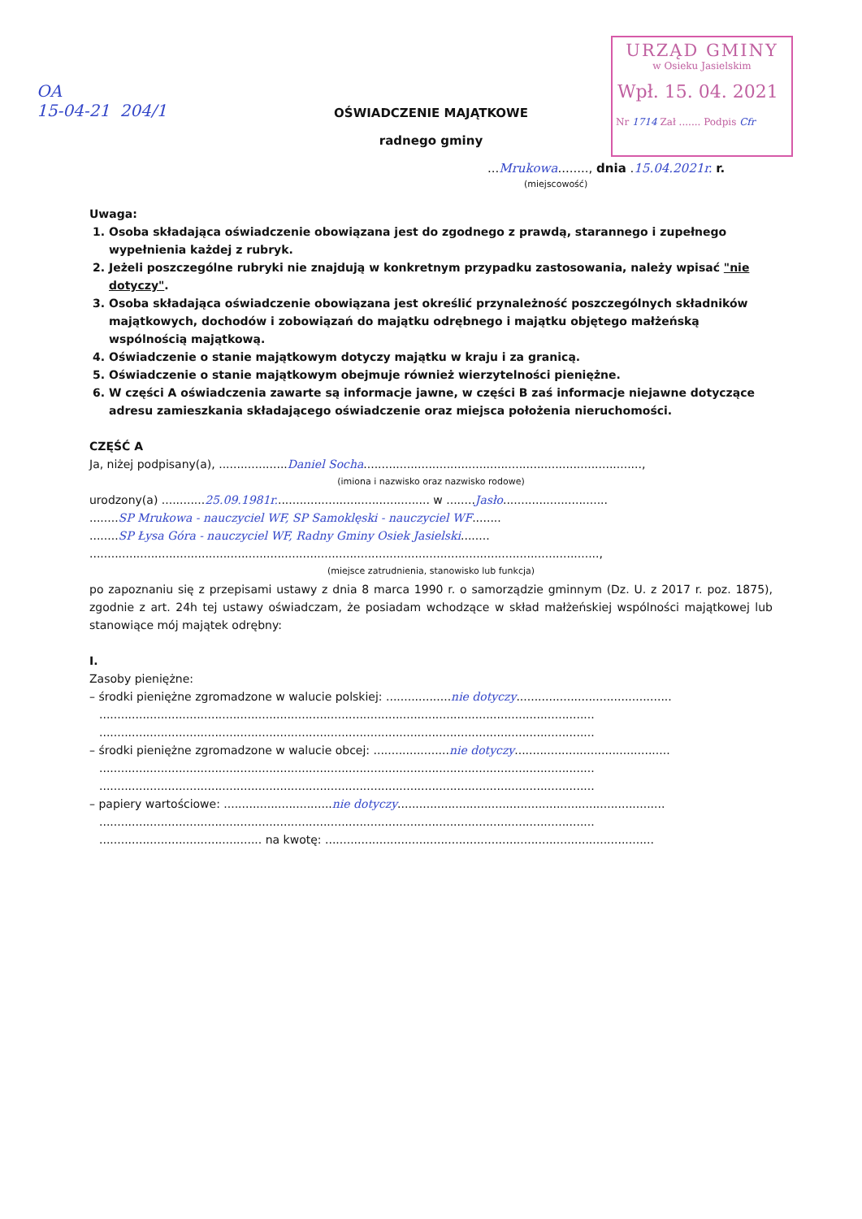OA
15-04-21 204/1
URZĄD GMINY
w Osieku Jasielskim
Wpł. 15. 04. 2021
Nr 1714 Zał ....... Podpis Cfr
OŚWIADCZENIE MAJĄTKOWE
radnego gminy
...Mrukowa........, dnia .15.04.2021r. r.
(miejscowość)
Uwaga:
1. Osoba składająca oświadczenie obowiązana jest do zgodnego z prawdą, starannego i zupełnego wypełnienia każdej z rubryk.
2. Jeżeli poszczególne rubryki nie znajdują w konkretnym przypadku zastosowania, należy wpisać "nie dotyczy".
3. Osoba składająca oświadczenie obowiązana jest określić przynależność poszczególnych składników majątkowych, dochodów i zobowiązań do majątku odrębnego i majątku objętego małżeńską wspólnością majątkową.
4. Oświadczenie o stanie majątkowym dotyczy majątku w kraju i za granicą.
5. Oświadczenie o stanie majątkowym obejmuje również wierzytelności pieniężne.
6. W części A oświadczenia zawarte są informacje jawne, w części B zaś informacje niejawne dotyczące adresu zamieszkania składającego oświadczenie oraz miejsca położenia nieruchomości.
CZĘŚĆ A
Ja, niżej podpisany(a), ...................Daniel Socha.............................................................................,
(imiona i nazwisko oraz nazwisko rodowe)
urodzony(a) ............25.09.1981r........................................... w ........Jasło.............................
........SP Mrukowa - nauczyciel WF, SP Samoklęski - nauczyciel WF........
........SP Łysa Góra - nauczyciel WF, Radny Gminy Osiek Jasielski........
.............................................................................................................................................,
(miejsce zatrudnienia, stanowisko lub funkcja)
po zapoznaniu się z przepisami ustawy z dnia 8 marca 1990 r. o samorządzie gminnym (Dz. U. z 2017 r. poz. 1875), zgodnie z art. 24h tej ustawy oświadczam, że posiadam wchodzące w skład małżeńskiej wspólności majątkowej lub stanowiące mój majątek odrębny:
I.
Zasoby pieniężne:
– środki pieniężne zgromadzone w walucie polskiej: ..................nie dotyczy...........................................
.........................................................................................................................................
.........................................................................................................................................
– środki pieniężne zgromadzone w walucie obcej: .....................nie dotyczy...........................................
.........................................................................................................................................
.........................................................................................................................................
– papiery wartościowe: ..............................nie dotyczy..........................................................................
.........................................................................................................................................
............................................. na kwotę: ...........................................................................................